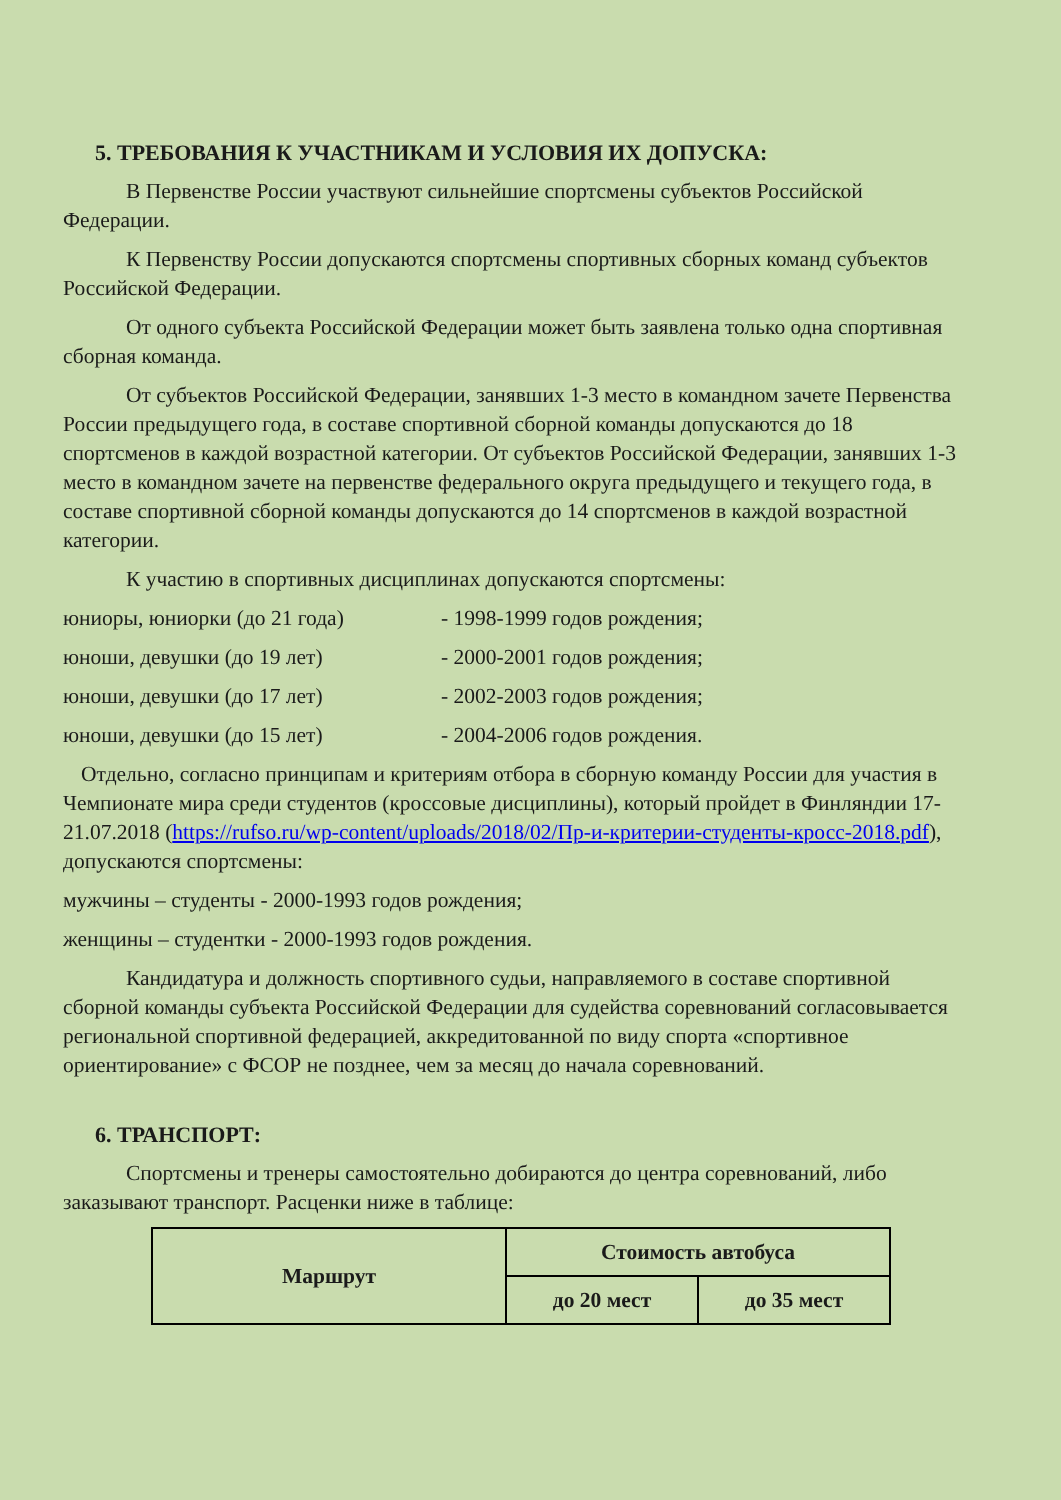5. ТРЕБОВАНИЯ К УЧАСТНИКАМ И УСЛОВИЯ ИХ ДОПУСКА:
В Первенстве России участвуют сильнейшие спортсмены субъектов Российской Федерации.
К Первенству России допускаются спортсмены спортивных сборных команд субъектов Российской Федерации.
От одного субъекта Российской Федерации может быть заявлена только одна спортивная сборная команда.
От субъектов Российской Федерации, занявших 1-3 место в командном зачете Первенства России предыдущего года, в составе спортивной сборной команды допускаются до 18 спортсменов в каждой возрастной категории. От субъектов Российской Федерации, занявших 1-3 место в командном зачете на первенстве федерального округа предыдущего и текущего года, в составе спортивной сборной команды допускаются до 14 спортсменов в каждой возрастной категории.
К участию в спортивных дисциплинах допускаются спортсмены:
юниоры, юниорки (до 21 года) - 1998-1999 годов рождения;
юноши, девушки (до 19 лет) - 2000-2001 годов рождения;
юноши, девушки (до 17 лет) - 2002-2003 годов рождения;
юноши, девушки (до 15 лет) - 2004-2006 годов рождения.
Отдельно, согласно принципам и критериям отбора в сборную команду России для участия в Чемпионате мира среди студентов (кроссовые дисциплины), который пройдет в Финляндии 17-21.07.2018 (https://rufso.ru/wp-content/uploads/2018/02/Пр-и-критерии-студенты-кросс-2018.pdf), допускаются спортсмены:
мужчины – студенты - 2000-1993 годов рождения;
женщины – студентки - 2000-1993 годов рождения.
Кандидатура и должность спортивного судьи, направляемого в составе спортивной сборной команды субъекта Российской Федерации для судейства соревнований согласовывается региональной спортивной федерацией, аккредитованной по виду спорта «спортивное ориентирование» с ФСОР не позднее, чем за месяц до начала соревнований.
6. ТРАНСПОРТ:
Спортсмены и тренеры самостоятельно добираются до центра соревнований, либо заказывают транспорт. Расценки ниже в таблице:
| Маршрут | Стоимость автобуса | |
| --- | --- | --- |
| | до 20 мест | до 35 мест |